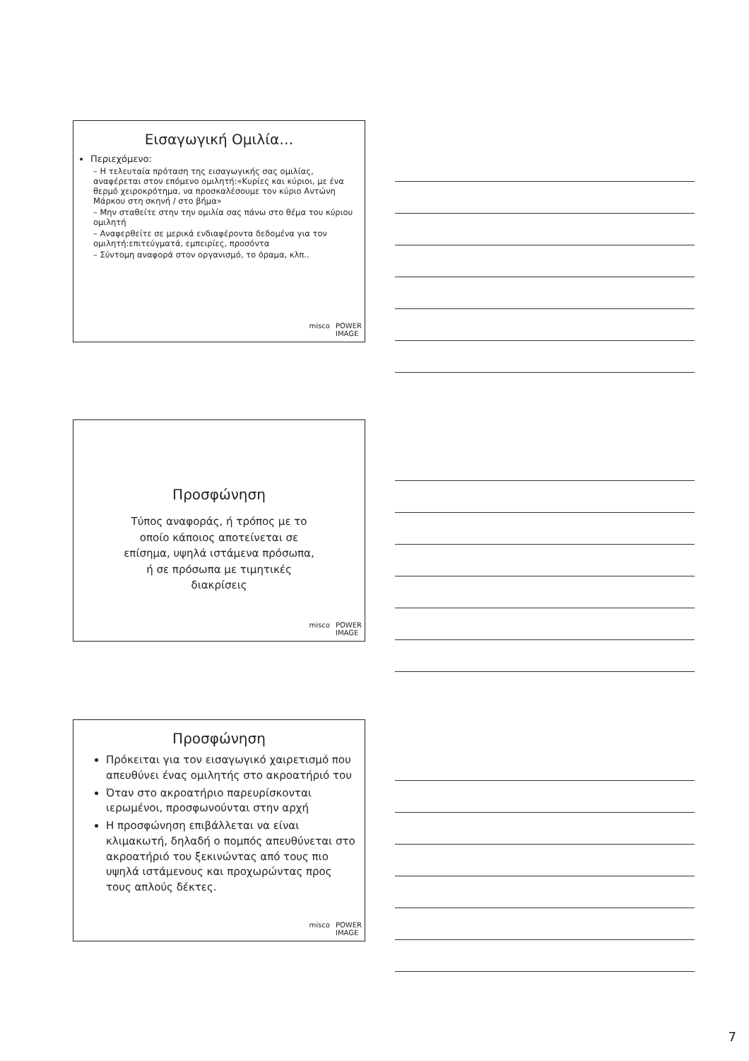Εισαγωγική Ομιλία…
Περιεχόμενο:
– Η τελευταία πρόταση της εισαγωγικής σας ομιλίας, αναφέρεται στον επόμενο ομιλητή:«Κυρίες και κύριοι, με ένα θερμό χειροκρότημα, να προσκαλέσουμε τον κύριο Αντώνη Μάρκου στη σκηνή / στο βήμα»
– Μην σταθείτε στην την ομιλία σας πάνω στο θέμα του κύριου ομιλητή
– Αναφερθείτε σε μερικά ενδιαφέροντα δεδομένα για τον ομιλητή:επιτεύγματά, εμπειρίες, προσόντα
– Σύντομη αναφορά στον οργανισμό, το όραμα, κλπ..
misco POWER
IMAGE
Προσφώνηση
Τύπος αναφοράς, ή τρόπος με το
οποίο κάποιος αποτείνεται σε
επίσημα, υψηλά ιστάμενα πρόσωπα,
ή σε πρόσωπα με τιμητικές
διακρίσεις
misco POWER
IMAGE
Προσφώνηση
Πρόκειται για τον εισαγωγικό χαιρετισμό που απευθύνει ένας ομιλητής στο ακροατήριό του
Όταν στο ακροατήριο παρευρίσκονται ιερωμένοι, προσφωνούνται στην αρχή
Η προσφώνηση επιβάλλεται να είναι κλιμακωτή, δηλαδή ο πομπός απευθύνεται στο ακροατήριό του ξεκινώντας από τους πιο υψηλά ιστάμενους και προχωρώντας προς τους απλούς δέκτες.
misco POWER
IMAGE
7